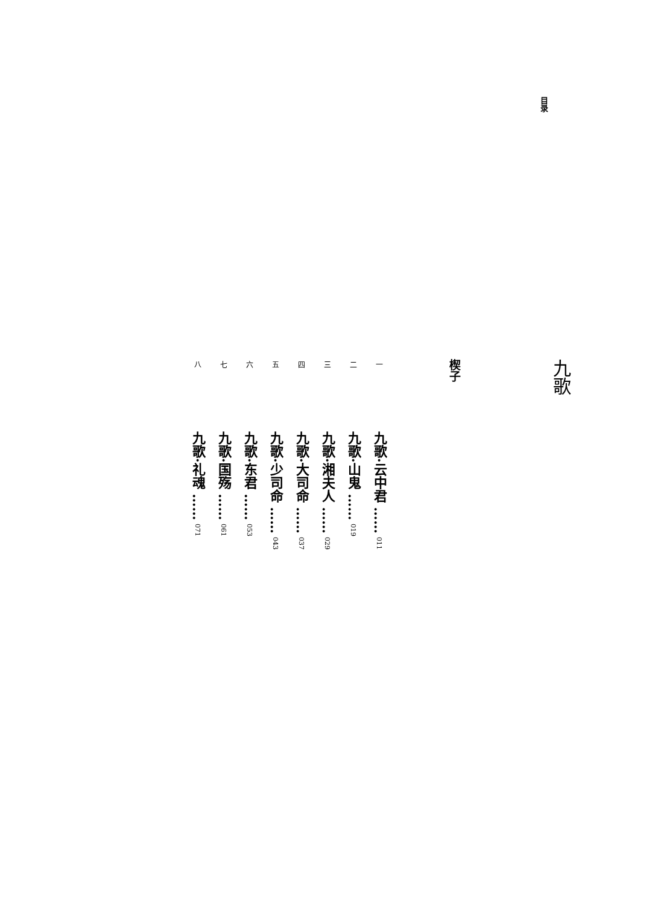目录
九歌
楔子
一
九歌·云中君 ……
011
二
九歌·山鬼 ……
019
三
九歌·湘夫人 ……
029
四
九歌·大司命 ……
037
五
九歌·少司命 ……
043
六
九歌·东君 ……
053
七
九歌·国殇 ……
061
八
九歌·礼魂 ……
071